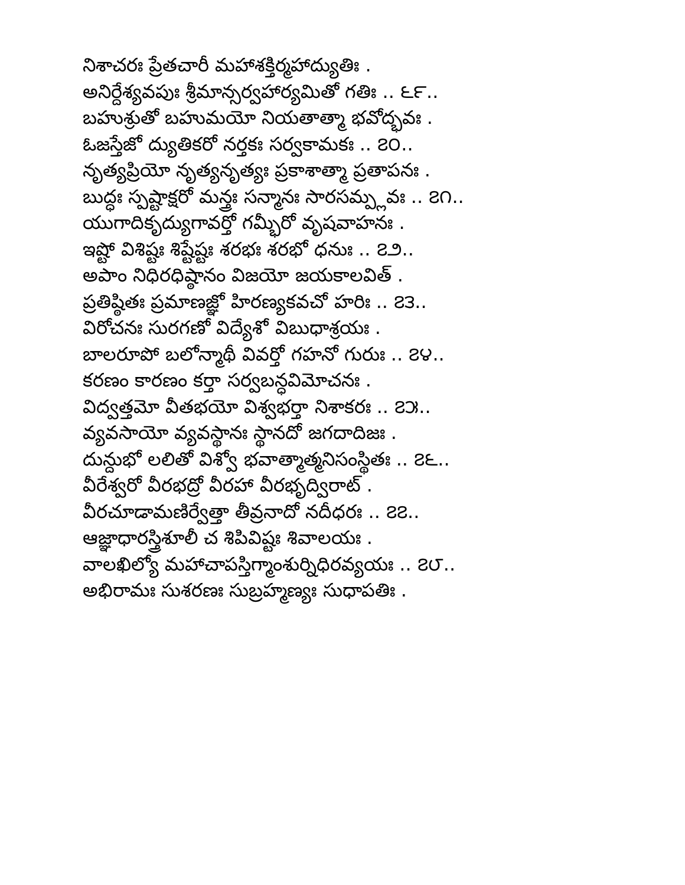నిశాచరః ప్రేతచారీ మహాశక్తిర్మహాద్యుతిః .
అనిర్దేశ్యవపుః శ్రీమాన్సర్వహార్యమితో గతిః .. ౬౯..
బహుశ్రుతో బహుమయో నియతాత్మా భవోద్భవః .
ఓజస్తేజో ద్యుతికరో నర్తకః సర్వకామకః .. ౭౦..
నృత్యప్రియో నృత్యనృత్యః ప్రకాశాత్మా ప్రతాపనః .
బుద్ధః స్పష్టాక్షరో మన్త్రః సన్మానః సారసమ్ప్లవః .. ౭౧..
యుగాదికృద్యుగావర్తో గమ్భీరో వృషవాహనః .
ఇష్టో విశిష్టః శిష్టేష్టః శరభః శరభో ధనుః .. ౭౨..
అపాం నిధిరధిష్ఠానం విజయో జయకాలవిత్ .
ప్రతిష్ఠితః ప్రమాణజ్ఞో హిరణ్యకవచో హరిః .. ౭౩..
విరోచనః సురగణో విద్యేశో విబుధాశ్రయః .
బాలరూపో బలోన్మాథీ వివర్తో గహనో గురుః .. ౭౪..
కరణం కారణం కర్తా సర్వబన్ధవిమోచనః .
విద్వత్తమో వీతభయో విశ్వభర్తా నిశాకరః .. ౭౫..
వ్యవసాయో వ్యవస్థానః స్థానదో జగదాదిజః .
దున్దుభో లలితో విశ్వో భవాత్మాత్మనిసంస్థితః .. ౭౬..
వీరేశ్వరో వీరభద్రో వీరహా వీరభృద్విరాట్ .
వీరచూడామణిర్వేత్తా తీవ్రనాదో నదీధరః .. ౭౭..
ఆజ్ఞాధారస్త్రిశూలీ చ శిపివిష్టః శివాలయః .
వాలఖిల్యో మహాచాపస్తిగ్మాంశుర్నిధిరవ్యయః .. ౭౮..
అభిరామః సుశరణః సుబ్రహ్మణ్యః సుధాపతిః .